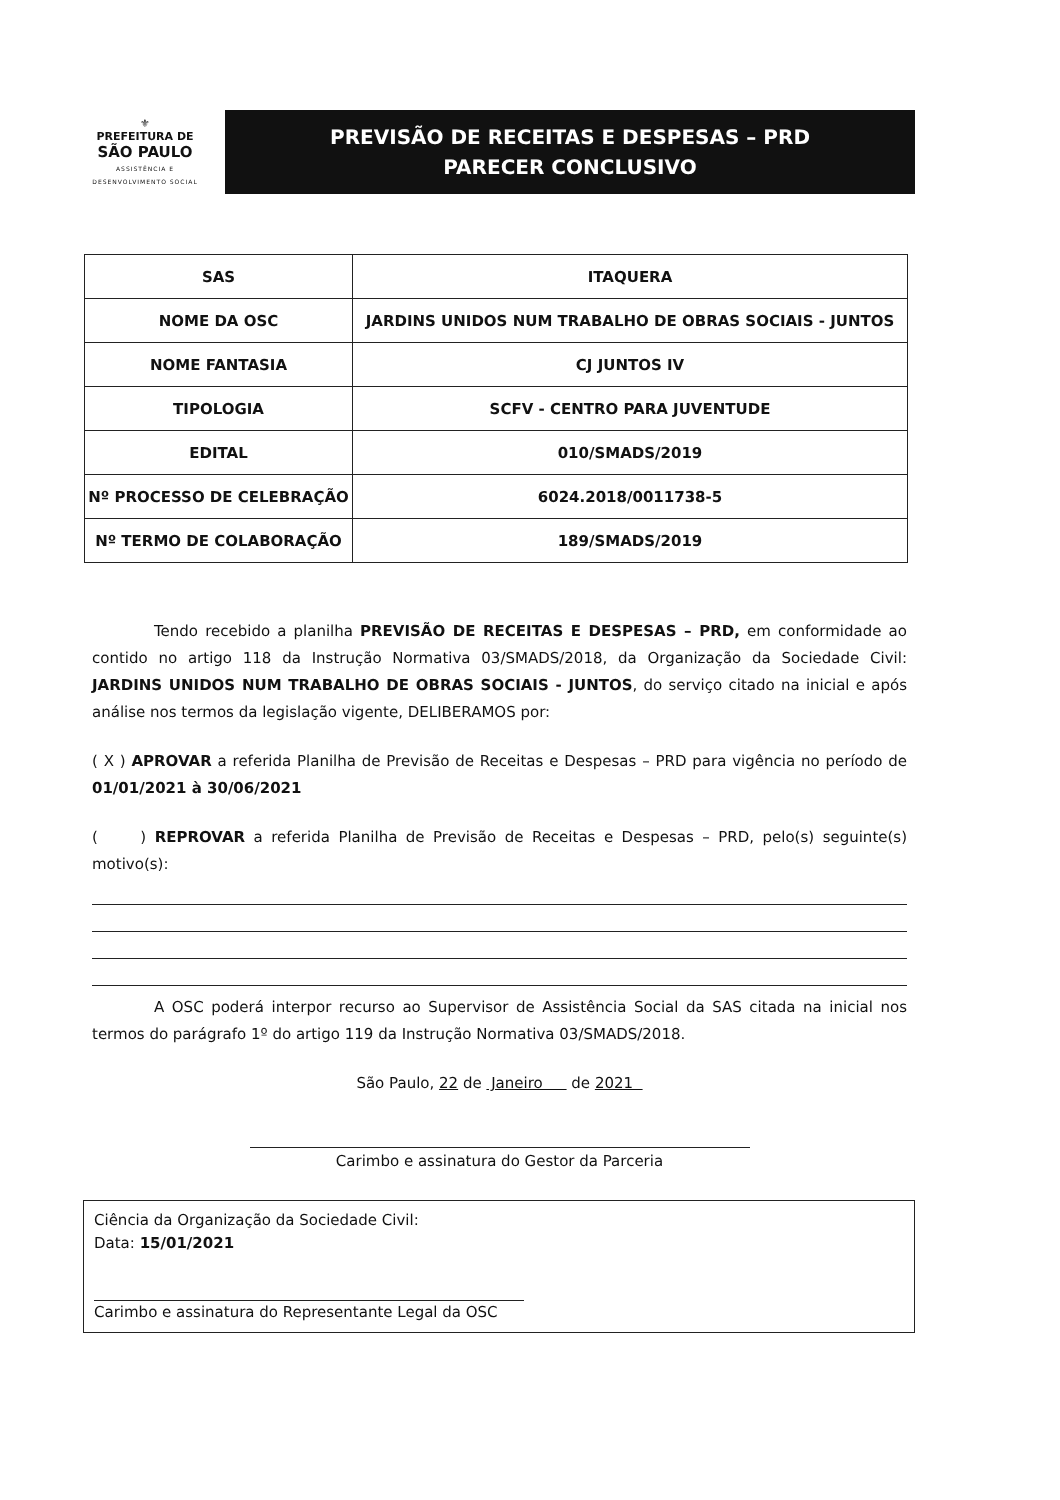⚜
PREFEITURA DE
SÃO PAULO
ASSISTÊNCIA E
DESENVOLVIMENTO SOCIAL
PREVISÃO DE RECEITAS E DESPESAS – PRD
PARECER CONCLUSIVO
| SAS | ITAQUERA |
| NOME DA OSC | JARDINS UNIDOS NUM TRABALHO DE OBRAS SOCIAIS - JUNTOS |
| NOME FANTASIA | CJ JUNTOS IV |
| TIPOLOGIA | SCFV - CENTRO PARA JUVENTUDE |
| EDITAL | 010/SMADS/2019 |
| Nº PROCESSO DE CELEBRAÇÃO | 6024.2018/0011738-5 |
| Nº TERMO DE COLABORAÇÃO | 189/SMADS/2019 |
Tendo recebido a planilha PREVISÃO DE RECEITAS E DESPESAS – PRD, em conformidade ao contido no artigo 118 da Instrução Normativa 03/SMADS/2018, da Organização da Sociedade Civil: JARDINS UNIDOS NUM TRABALHO DE OBRAS SOCIAIS - JUNTOS, do serviço citado na inicial e após análise nos termos da legislação vigente, DELIBERAMOS por:
( X ) APROVAR a referida Planilha de Previsão de Receitas e Despesas – PRD para vigência no período de 01/01/2021 à 30/06/2021
( ) REPROVAR a referida Planilha de Previsão de Receitas e Despesas – PRD, pelo(s) seguinte(s) motivo(s):
A OSC poderá interpor recurso ao Supervisor de Assistência Social da SAS citada na inicial nos termos do parágrafo 1º do artigo 119 da Instrução Normativa 03/SMADS/2018.
São Paulo, 22 de Janeiro de 2021
Carimbo e assinatura do Gestor da Parceria
Ciência da Organização da Sociedade Civil:
Data: 15/01/2021
Carimbo e assinatura do Representante Legal da OSC